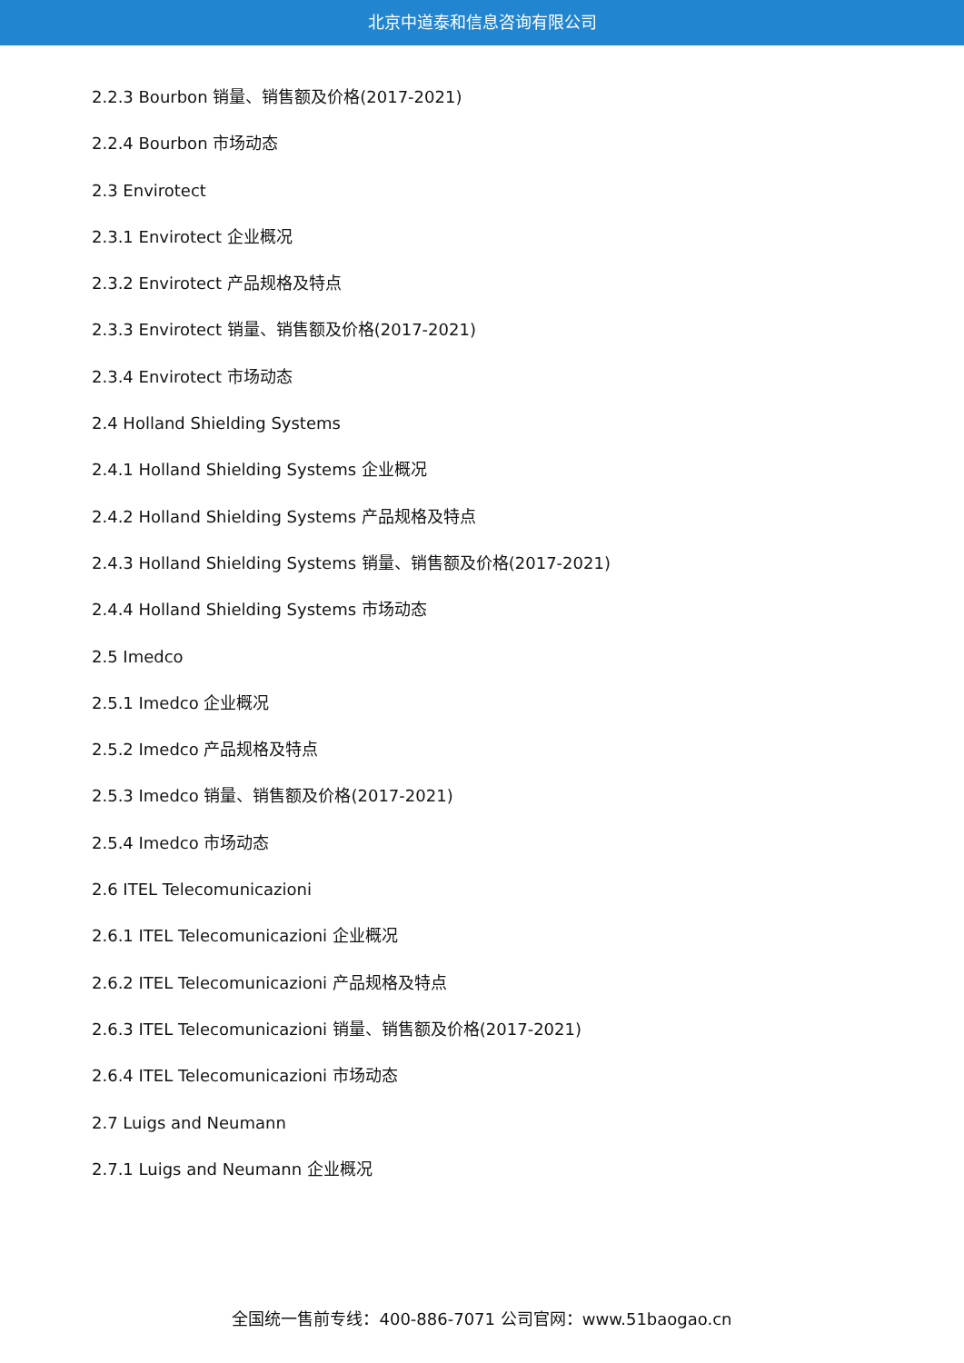北京中道泰和信息咨询有限公司
2.2.3 Bourbon 销量、销售额及价格(2017-2021)
2.2.4 Bourbon 市场动态
2.3 Envirotect
2.3.1 Envirotect 企业概况
2.3.2 Envirotect 产品规格及特点
2.3.3 Envirotect 销量、销售额及价格(2017-2021)
2.3.4 Envirotect 市场动态
2.4 Holland Shielding Systems
2.4.1 Holland Shielding Systems 企业概况
2.4.2 Holland Shielding Systems 产品规格及特点
2.4.3 Holland Shielding Systems 销量、销售额及价格(2017-2021)
2.4.4 Holland Shielding Systems 市场动态
2.5 Imedco
2.5.1 Imedco 企业概况
2.5.2 Imedco 产品规格及特点
2.5.3 Imedco 销量、销售额及价格(2017-2021)
2.5.4 Imedco 市场动态
2.6 ITEL Telecomunicazioni
2.6.1 ITEL Telecomunicazioni 企业概况
2.6.2 ITEL Telecomunicazioni 产品规格及特点
2.6.3 ITEL Telecomunicazioni 销量、销售额及价格(2017-2021)
2.6.4 ITEL Telecomunicazioni 市场动态
2.7 Luigs and Neumann
2.7.1 Luigs and Neumann 企业概况
全国统一售前专线：400-886-7071 公司官网：www.51baogao.cn